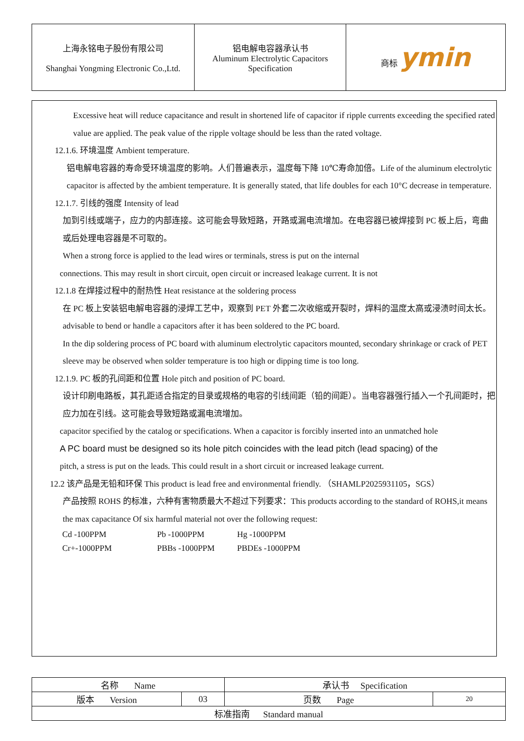| 上海永铭电子股份有限公司 Shanghai Yongming Electronic Co.,Ltd. | 铝电解电容器承认书 Aluminum Electrolytic Capacitors Specification | 商标 ymin |
Excessive heat will reduce capacitance and result in shortened life of capacitor if ripple currents exceeding the specified rated value are applied. The peak value of the ripple voltage should be less than the rated voltage.
12.1.6. 环境温度 Ambient temperature.
铝电解电容器的寿命受环境温度的影响。人们普遍表示，温度每下降 10℃寿命加倍。Life of the aluminum electrolytic capacitor is affected by the ambient temperature. It is generally stated, that life doubles for each 10°C decrease in temperature.
12.1.7. 引线的强度 Intensity of lead
加到引线或端子，应力的内部连接。这可能会导致短路，开路或漏电流增加。在电容器已被焊接到 PC 板上后，弯曲或后处理电容器是不可取的。
When a strong force is applied to the lead wires or terminals, stress is put on the internal
connections. This may result in short circuit, open circuit or increased leakage current. It is not
12.1.8 在焊接过程中的耐热性 Heat resistance at the soldering process
在 PC 板上安装铝电解电容器的浸焊工艺中，观察到 PET 外套二次收缩或开裂时，焊料的温度太高或浸渍时间太长。advisable to bend or handle a capacitors after it has been soldered to the PC board.
In the dip soldering process of PC board with aluminum electrolytic capacitors mounted, secondary shrinkage or crack of PET sleeve may be observed when solder temperature is too high or dipping time is too long.
12.1.9. PC 板的孔间距和位置 Hole pitch and position of PC board.
设计印刷电路板，其孔距适合指定的目录或规格的电容的引线间距（铅的间距）。当电容器强行插入一个孔间距时，把应力加在引线。这可能会导致短路或漏电流增加。
capacitor specified by the catalog or specifications. When a capacitor is forcibly inserted into an unmatched hole
A PC board must be designed so its hole pitch coincides with the lead pitch (lead spacing) of the
pitch, a stress is put on the leads. This could result in a short circuit or increased leakage current.
12.2 该产品是无铅和环保 This product is lead free and environmental friendly. （SHAMLP2025931105，SGS）
产品按照 ROHS 的标准，六种有害物质最大不超过下列要求：This products according to the standard of ROHS,it means the max capacitance Of six harmful material not over the following request:
| Cd -100PPM | Pb -1000PPM | Hg -1000PPM |
| Cr+-1000PPM | PBBs -1000PPM | PBDEs -1000PPM |
| 名称 Name | | 承认书 Specification | |
| 版本 Version | 03 | 页数 Page | 20 |
| 标准指南 Standard manual | | | |